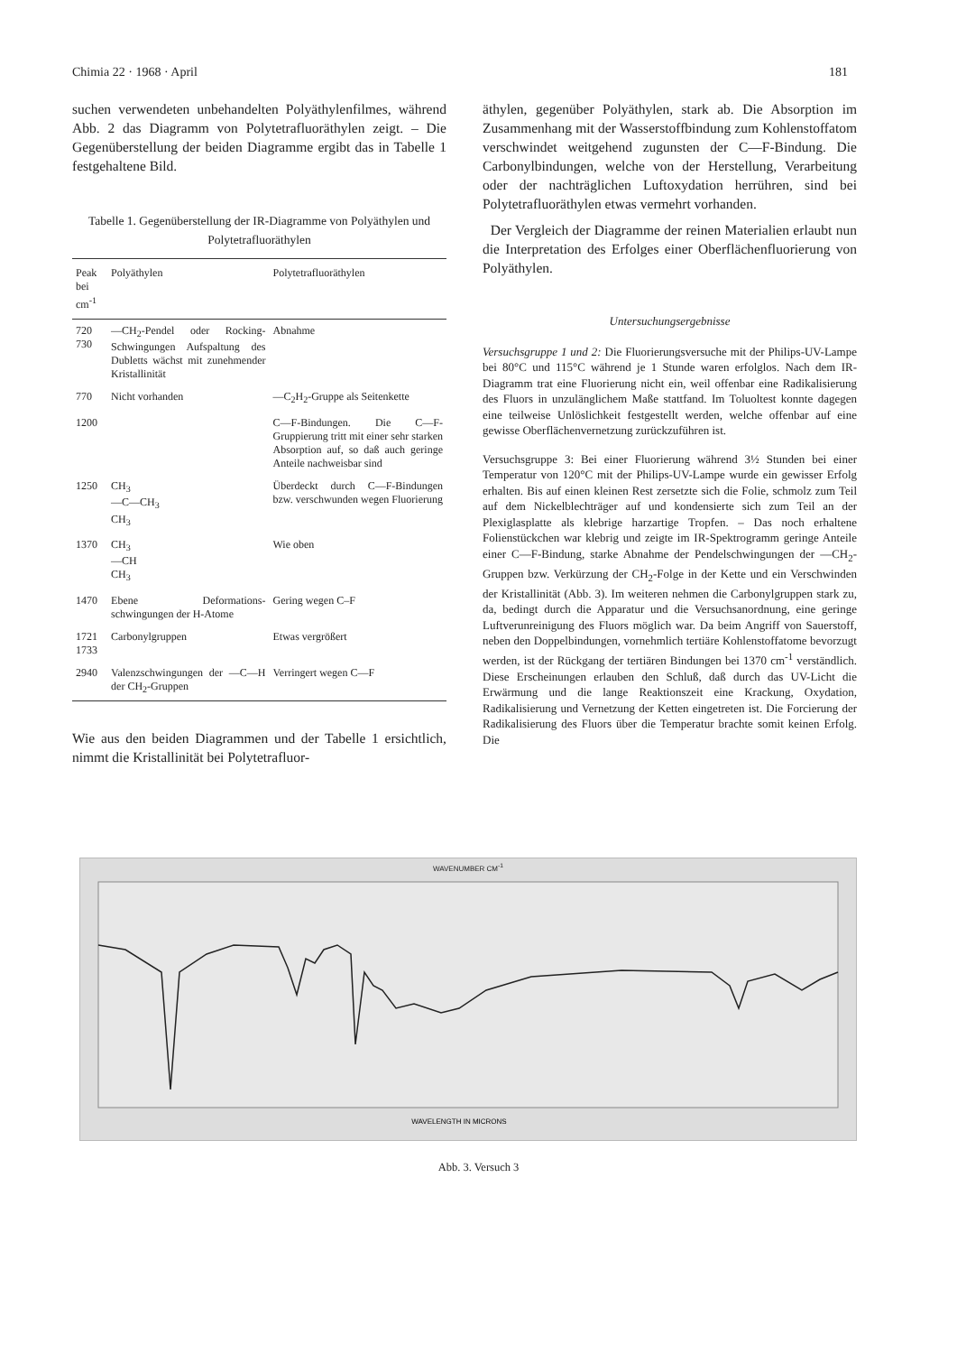Chimia 22 · 1968 · April 181
suchen verwendeten unbehandelten Polyäthylenfilmes, während Abb. 2 das Diagramm von Polytetrafluoräthylen zeigt. – Die Gegenüberstellung der beiden Diagramme ergibt das in Tabelle 1 festgehaltene Bild.
Tabelle 1. Gegenüberstellung der IR-Diagramme von Polyäthylen und Polytetrafluoräthylen
| Peak bei cm<sup>-1</sup> | Polyäthylen | Polytetrafluoräthylen |
| --- | --- | --- |
| 720 730 | —CH<sub>2</sub>-Pendel oder Rocking-Schwingungen Aufspaltung des Dubletts wächst mit zunehmender Kristallinität | Abnahme |
| 770 | Nicht vorhanden | —C<sub>2</sub>H<sub>2</sub>-Gruppe als Seitenkette |
| 1200 | | C—F-Bindungen. Die C—F-Gruppierung tritt mit einer sehr starken Absorption auf, so daß auch geringe Anteile nachweisbar sind |
| 1250 | CH<sub>3</sub> —C—CH<sub>3</sub> CH<sub>3</sub> | Überdeckt durch C—F-Bindungen bzw. verschwunden wegen Fluorierung |
| 1370 | CH<sub>3</sub> —CH CH<sub>3</sub> | Wie oben |
| 1470 | Ebene Deformations-schwingungen der H-Atome | Gering wegen C–F |
| 1721 1733 | Carbonylgruppen | Etwas vergrößert |
| 2940 | Valenzschwingungen der —C—H der CH<sub>2</sub>-Gruppen | Verringert wegen C—F |
Wie aus den beiden Diagrammen und der Tabelle 1 ersichtlich, nimmt die Kristallinität bei Polytetrafluor-
äthylen, gegenüber Polyäthylen, stark ab. Die Absorption im Zusammenhang mit der Wasserstoffbindung zum Kohlenstoffatom verschwindet weitgehend zugunsten der C—F-Bindung. Die Carbonylbindungen, welche von der Herstellung, Verarbeitung oder der nachträglichen Luftoxydation herrühren, sind bei Polytetrafluoräthylen etwas vermehrt vorhanden.
Der Vergleich der Diagramme der reinen Materialien erlaubt nun die Interpretation des Erfolges einer Oberflächenfluorierung von Polyäthylen.
Untersuchungsergebnisse
Versuchsgruppe 1 und 2: Die Fluorierungsversuche mit der Philips-UV-Lampe bei 80°C und 115°C während je 1 Stunde waren erfolglos. Nach dem IR-Diagramm trat eine Fluorierung nicht ein, weil offenbar eine Radikalisierung des Fluors in unzulänglichem Maße stattfand. Im Toluoltest konnte dagegen eine teilweise Unlöslichkeit festgestellt werden, welche offenbar auf eine gewisse Oberflächenvernetzung zurückzuführen ist.
Versuchsgruppe 3: Bei einer Fluorierung während 3½ Stunden bei einer Temperatur von 120°C mit der Philips-UV-Lampe wurde ein gewisser Erfolg erhalten. Bis auf einen kleinen Rest zersetzte sich die Folie, schmolz zum Teil auf dem Nickelblechträger auf und kondensierte sich zum Teil an der Plexiglasplatte als klebrige harzartige Tropfen. – Das noch erhaltene Folienstückchen war klebrig und zeigte im IR-Spektrogramm geringe Anteile einer C—F-Bindung, starke Abnahme der Pendelschwingungen der —CH<sub>2</sub>-Gruppen bzw. Verkürzung der CH<sub>2</sub>-Folge in der Kette und ein Verschwinden der Kristallinität (Abb. 3). Im weiteren nehmen die Carbonylgruppen stark zu, da, bedingt durch die Apparatur und die Versuchsanordnung, eine geringe Luftverunreinigung des Fluors möglich war. Da beim Angriff von Sauerstoff, neben den Doppelbindungen, vornehmlich tertiäre Kohlenstoffatome bevorzugt werden, ist der Rückgang der tertiären Bindungen bei 1370 cm<sup>-1</sup> verständlich. Diese Erscheinungen erlauben den Schluß, daß durch das UV-Licht die Erwärmung und die lange Reaktionszeit eine Krackung, Oxydation, Radikalisierung und Vernetzung der Ketten eingetreten ist. Die Forcierung der Radikalisierung des Fluors über die Temperatur brachte somit keinen Erfolg. Die
WAVENUMBER CM<sup>-1</sup>
WAVELENGTH IN MICRONS
Abb. 3. Versuch 3